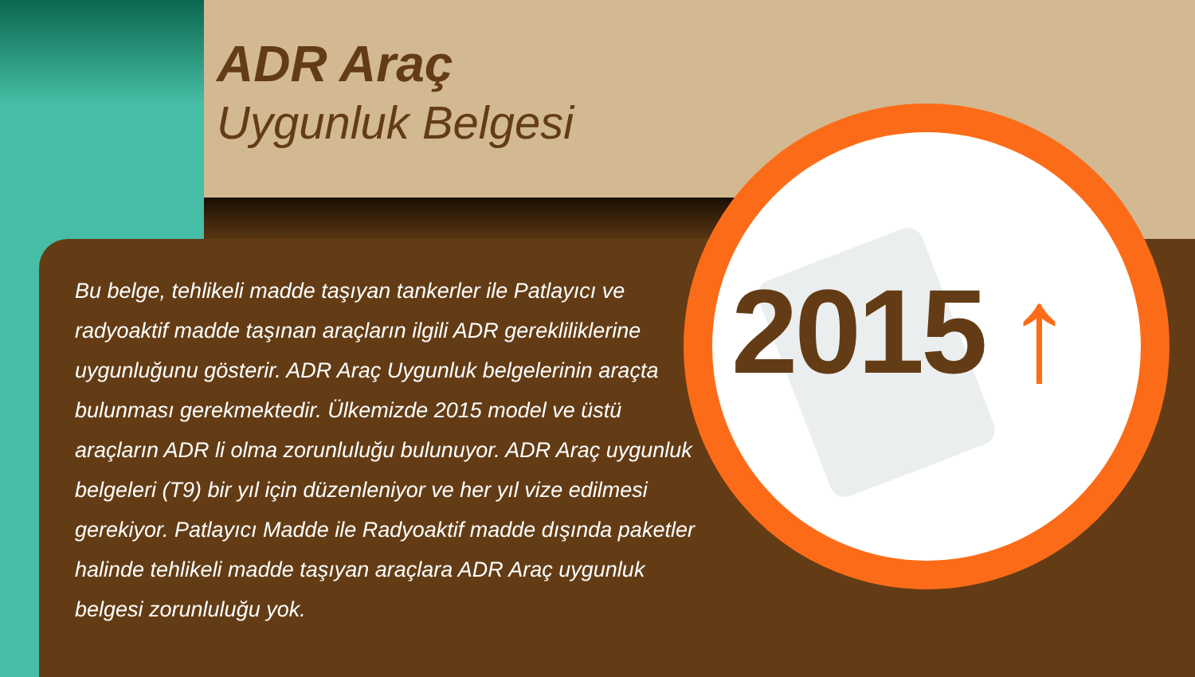ADR Araç
Uygunluk Belgesi
Bu belge, tehlikeli madde taşıyan tankerler ile Patlayıcı ve radyoaktif madde taşınan araçların ilgili ADR gerekliliklerine uygunluğunu gösterir. ADR Araç Uygunluk belgelerinin araçta bulunması gerekmektedir. Ülkemizde 2015 model ve üstü araçların ADR li olma zorunluluğu bulunuyor. ADR Araç uygunluk belgeleri (T9) bir yıl için düzenleniyor ve her yıl vize edilmesi gerekiyor. Patlayıcı Madde ile Radyoaktif madde dışında paketler halinde tehlikeli madde taşıyan araçlara ADR Araç uygunluk belgesi zorunluluğu yok.
2015 ↑